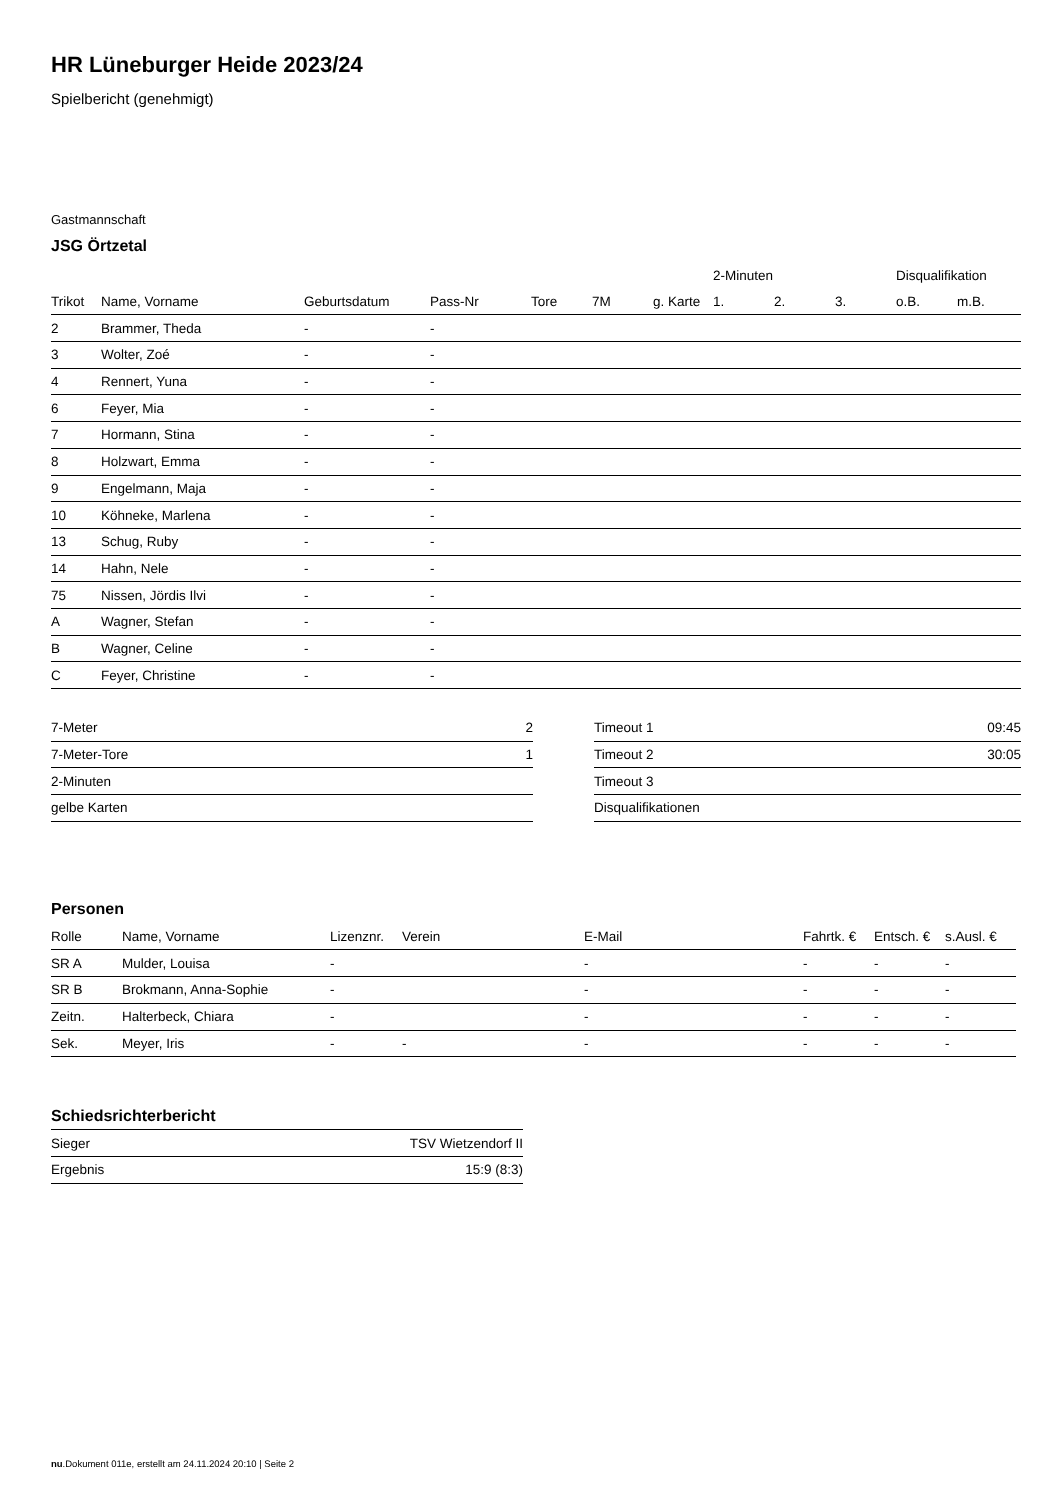HR Lüneburger Heide 2023/24
Spielbericht (genehmigt)
Gastmannschaft
JSG Örtzetal
| | | | | | | | 2-Minuten | | | Disqualifikation | |
| --- | --- | --- | --- | --- | --- | --- | --- | --- | --- | --- | --- |
| Trikot | Name, Vorname | Geburtsdatum | Pass-Nr | Tore | 7M | g. Karte | 1. | 2. | 3. | o.B. | m.B. |
| 2 | Brammer, Theda | - | - | | | | | | | | |
| 3 | Wolter, Zoé | - | - | | | | | | | | |
| 4 | Rennert, Yuna | - | - | | | | | | | | |
| 6 | Feyer, Mia | - | - | | | | | | | | |
| 7 | Hormann, Stina | - | - | | | | | | | | |
| 8 | Holzwart, Emma | - | - | | | | | | | | |
| 9 | Engelmann, Maja | - | - | | | | | | | | |
| 10 | Köhneke, Marlena | - | - | | | | | | | | |
| 13 | Schug, Ruby | - | - | | | | | | | | |
| 14 | Hahn, Nele | - | - | | | | | | | | |
| 75 | Nissen, Jördis Ilvi | - | - | | | | | | | | |
| A | Wagner, Stefan | - | - | | | | | | | | |
| B | Wagner, Celine | - | - | | | | | | | | |
| C | Feyer, Christine | - | - | | | | | | | | |
| 7-Meter | 2 |
| 7-Meter-Tore | 1 |
| 2-Minuten | |
| gelbe Karten | |
| Timeout 1 | 09:45 |
| Timeout 2 | 30:05 |
| Timeout 3 | |
| Disqualifikationen | |
Personen
| Rolle | Name, Vorname | Lizenznr. | Verein | E-Mail | Fahrtk. € | Entsch. € | s.Ausl. € |
| --- | --- | --- | --- | --- | --- | --- | --- |
| SR A | Mulder, Louisa | - | | - | - | - | - |
| SR B | Brokmann, Anna-Sophie | - | | - | - | - | - |
| Zeitn. | Halterbeck, Chiara | - | | - | - | - | - |
| Sek. | Meyer, Iris | - | - | - | - | - | - |
Schiedsrichterbericht
| Sieger | TSV Wietzendorf II |
| Ergebnis | 15:9 (8:3) |
nu.Dokument 011e, erstellt am 24.11.2024 20:10 | Seite 2